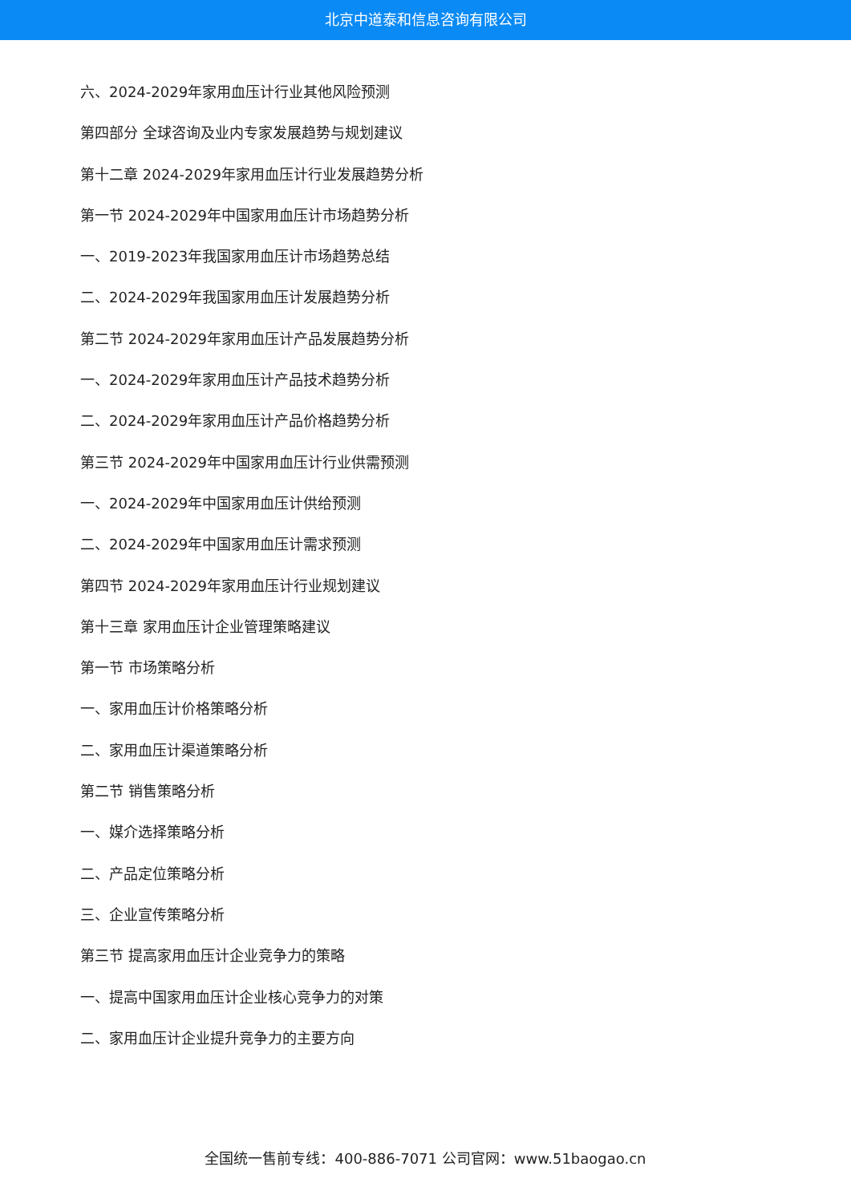北京中道泰和信息咨询有限公司
六、2024-2029年家用血压计行业其他风险预测
第四部分 全球咨询及业内专家发展趋势与规划建议
第十二章 2024-2029年家用血压计行业发展趋势分析
第一节 2024-2029年中国家用血压计市场趋势分析
一、2019-2023年我国家用血压计市场趋势总结
二、2024-2029年我国家用血压计发展趋势分析
第二节 2024-2029年家用血压计产品发展趋势分析
一、2024-2029年家用血压计产品技术趋势分析
二、2024-2029年家用血压计产品价格趋势分析
第三节 2024-2029年中国家用血压计行业供需预测
一、2024-2029年中国家用血压计供给预测
二、2024-2029年中国家用血压计需求预测
第四节 2024-2029年家用血压计行业规划建议
第十三章 家用血压计企业管理策略建议
第一节 市场策略分析
一、家用血压计价格策略分析
二、家用血压计渠道策略分析
第二节 销售策略分析
一、媒介选择策略分析
二、产品定位策略分析
三、企业宣传策略分析
第三节 提高家用血压计企业竞争力的策略
一、提高中国家用血压计企业核心竞争力的对策
二、家用血压计企业提升竞争力的主要方向
全国统一售前专线：400-886-7071 公司官网：www.51baogao.cn